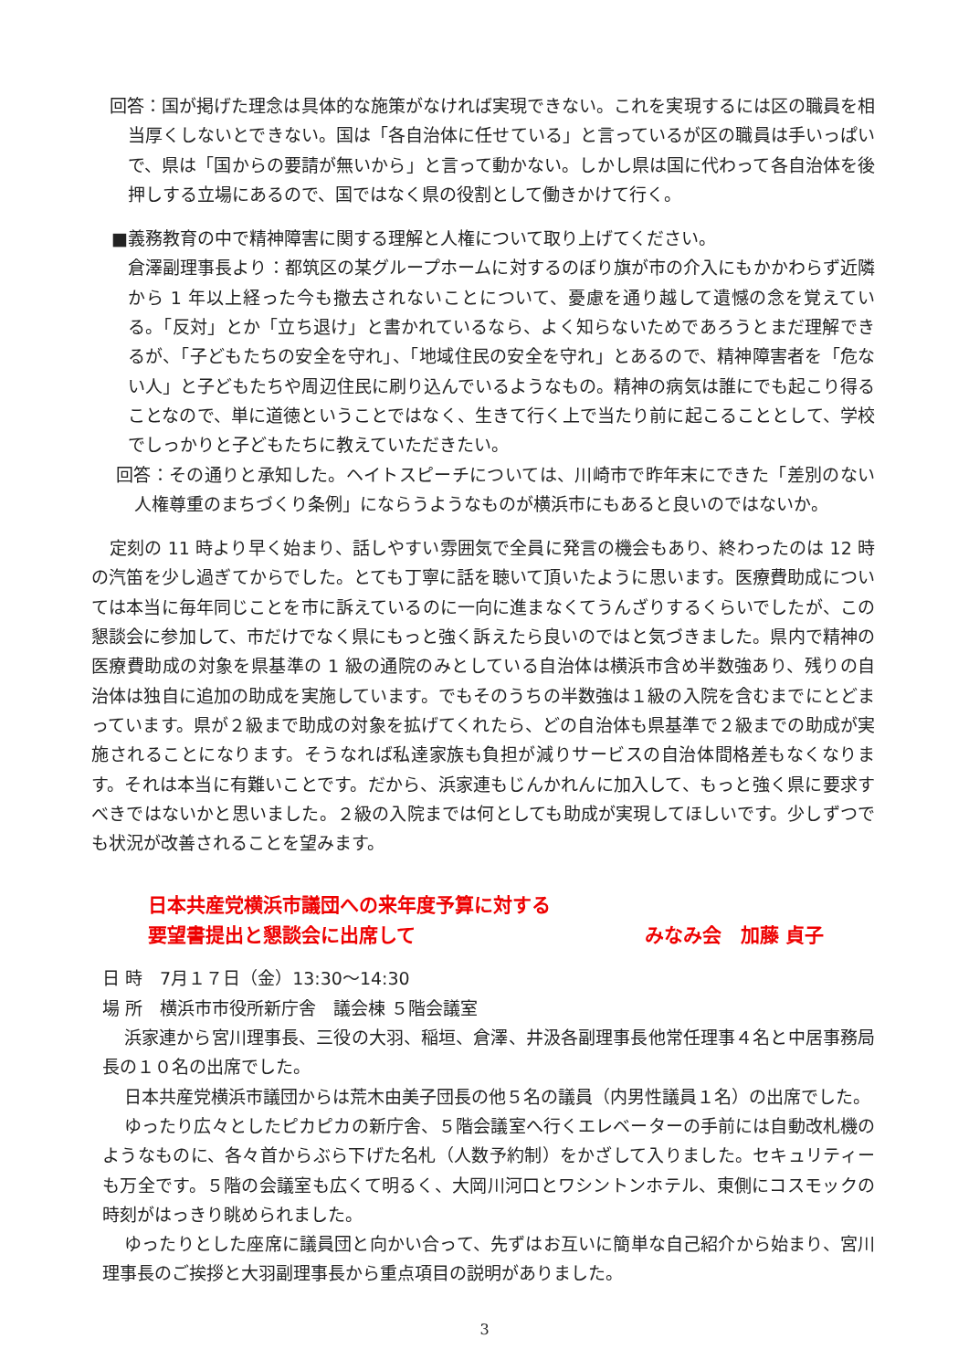回答：国が掲げた理念は具体的な施策がなければ実現できない。これを実現するには区の職員を相当厚くしないとできない。国は「各自治体に任せている」と言っているが区の職員は手いっぱいで、県は「国からの要請が無いから」と言って動かない。しかし県は国に代わって各自治体を後押しする立場にあるので、国ではなく県の役割として働きかけて行く。
■義務教育の中で精神障害に関する理解と人権について取り上げてください。
倉澤副理事長より：都筑区の某グループホームに対するのぼり旗が市の介入にもかかわらず近隣から 1 年以上経った今も撤去されないことについて、憂慮を通り越して遺憾の念を覚えている。「反対」とか「立ち退け」と書かれているなら、よく知らないためであろうとまだ理解できるが、「子どもたちの安全を守れ」、「地域住民の安全を守れ」とあるので、精神障害者を「危ない人」と子どもたちや周辺住民に刷り込んでいるようなもの。精神の病気は誰にでも起こり得ることなので、単に道徳ということではなく、生きて行く上で当たり前に起こることとして、学校でしっかりと子どもたちに教えていただきたい。
回答：その通りと承知した。ヘイトスピーチについては、川崎市で昨年末にできた「差別のない人権尊重のまちづくり条例」にならうようなものが横浜市にもあると良いのではないか。
定刻の 11 時より早く始まり、話しやすい雰囲気で全員に発言の機会もあり、終わったのは 12 時の汽笛を少し過ぎてからでした。とても丁寧に話を聴いて頂いたように思います。医療費助成については本当に毎年同じことを市に訴えているのに一向に進まなくてうんざりするくらいでしたが、この懇談会に参加して、市だけでなく県にもっと強く訴えたら良いのではと気づきました。県内で精神の医療費助成の対象を県基準の 1 級の通院のみとしている自治体は横浜市含め半数強あり、残りの自治体は独自に追加の助成を実施しています。でもそのうちの半数強は１級の入院を含むまでにとどまっています。県が２級まで助成の対象を拡げてくれたら、どの自治体も県基準で２級までの助成が実施されることになります。そうなれば私達家族も負担が減りサービスの自治体間格差もなくなります。それは本当に有難いことです。だから、浜家連もじんかれんに加入して、もっと強く県に要求すべきではないかと思いました。２級の入院までは何としても助成が実現してほしいです。少しずつでも状況が改善されることを望みます。
日本共産党横浜市議団への来年度予算に対する
要望書提出と懇談会に出席して みなみ会　加藤 貞子
日 時　7月１７日（金）13:30～14:30
場 所　横浜市市役所新庁舎　議会棟 ５階会議室
浜家連から宮川理事長、三役の大羽、稲垣、倉澤、井汲各副理事長他常任理事４名と中居事務局長の１０名の出席でした。
日本共産党横浜市議団からは荒木由美子団長の他５名の議員（内男性議員１名）の出席でした。
ゆったり広々としたピカピカの新庁舎、５階会議室へ行くエレベーターの手前には自動改札機のようなものに、各々首からぶら下げた名札（人数予約制）をかざして入りました。セキュリティーも万全です。５階の会議室も広くて明るく、大岡川河口とワシントンホテル、東側にコスモックの時刻がはっきり眺められました。
ゆったりとした座席に議員団と向かい合って、先ずはお互いに簡単な自己紹介から始まり、宮川理事長のご挨拶と大羽副理事長から重点項目の説明がありました。
3